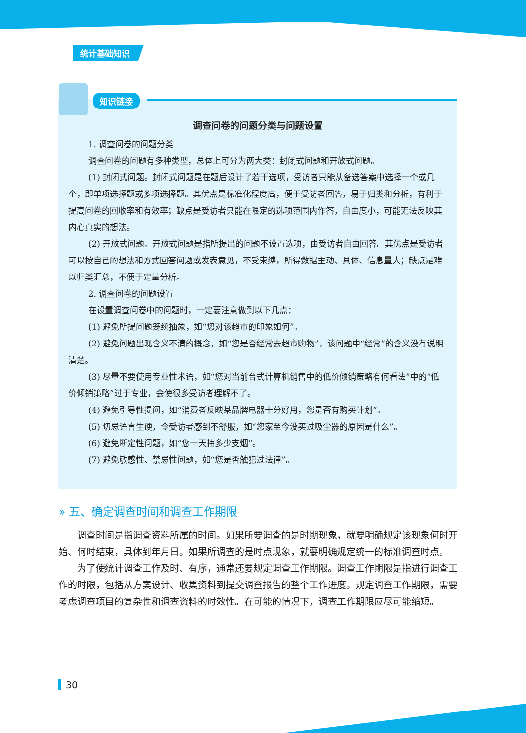统计基础知识
知识链接
调查问卷的问题分类与问题设置
1. 调查问卷的问题分类
调查问卷的问题有多种类型，总体上可分为两大类：封闭式问题和开放式问题。
(1) 封闭式问题。封闭式问题是在题后设计了若干选项，受访者只能从备选答案中选择一个或几个，即单项选择题或多项选择题。其优点是标准化程度高，便于受访者回答，易于归类和分析，有利于提高问卷的回收率和有效率；缺点是受访者只能在限定的选项范围内作答，自由度小，可能无法反映其内心真实的想法。
(2) 开放式问题。开放式问题是指所提出的问题不设置选项，由受访者自由回答。其优点是受访者可以按自己的想法和方式回答问题或发表意见，不受束缚，所得数据主动、具体、信息量大；缺点是难以归类汇总，不便于定量分析。
2. 调查问卷的问题设置
在设置调查问卷中的问题时，一定要注意做到以下几点：
(1) 避免所提问题笼统抽象，如“您对该超市的印象如何”。
(2) 避免问题出现含义不清的概念，如“您是否经常去超市购物”，该问题中“经常”的含义没有说明清楚。
(3) 尽量不要使用专业性术语，如“您对当前台式计算机销售中的低价倾销策略有何看法”中的“低价倾销策略”过于专业，会使很多受访者理解不了。
(4) 避免引导性提问，如“消费者反映某品牌电器十分好用，您是否有购买计划”。
(5) 切忌语言生硬，令受访者感到不舒服，如“您家至今没买过吸尘器的原因是什么”。
(6) 避免断定性问题，如“您一天抽多少支烟”。
(7) 避免敏感性、禁忌性问题，如“您是否触犯过法律”。
» 五、确定调查时间和调查工作期限
调查时间是指调查资料所属的时间。如果所要调查的是时期现象，就要明确规定该现象何时开始、何时结束，具体到年月日。如果所调查的是时点现象，就要明确规定统一的标准调查时点。
为了使统计调查工作及时、有序，通常还要规定调查工作期限。调查工作期限是指进行调查工作的时限，包括从方案设计、收集资料到提交调查报告的整个工作进度。规定调查工作期限，需要考虑调查项目的复杂性和调查资料的时效性。在可能的情况下，调查工作期限应尽可能缩短。
30